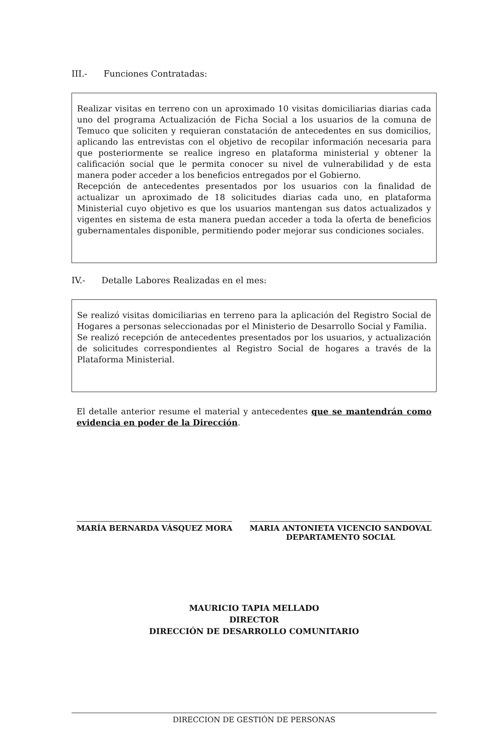III.- Funciones Contratadas:
Realizar visitas en terreno con un aproximado 10 visitas domiciliarias diarias cada uno del programa Actualización de Ficha Social a los usuarios de la comuna de Temuco que soliciten y requieran constatación de antecedentes en sus domicilios, aplicando las entrevistas con el objetivo de recopilar información necesaria para que posteriormente se realice ingreso en plataforma ministerial y obtener la calificación social que le permita conocer su nivel de vulnerabilidad y de esta manera poder acceder a los beneficios entregados por el Gobierno.
Recepción de antecedentes presentados por los usuarios con la finalidad de actualizar un aproximado de 18 solicitudes diarias cada uno, en plataforma Ministerial cuyo objetivo es que los usuarios mantengan sus datos actualizados y vigentes en sistema de esta manera puedan acceder a toda la oferta de beneficios gubernamentales disponible, permitiendo poder mejorar sus condiciones sociales.
IV.- Detalle Labores Realizadas en el mes:
Se realizó visitas domiciliarias en terreno para la aplicación del Registro Social de Hogares a personas seleccionadas por el Ministerio de Desarrollo Social y Familia.
Se realizó recepción de antecedentes presentados por los usuarios, y actualización de solicitudes correspondientes al Registro Social de hogares a través de la Plataforma Ministerial.
El detalle anterior resume el material y antecedentes que se mantendrán como evidencia en poder de la Dirección.
MARÍA BERNARDA VÁSQUEZ MORA MARIA ANTONIETA VICENCIO SANDOVAL
DEPARTAMENTO SOCIAL
MAURICIO TAPIA MELLADO
DIRECTOR
DIRECCIÓN DE DESARROLLO COMUNITARIO
DIRECCION DE GESTIÓN DE PERSONAS